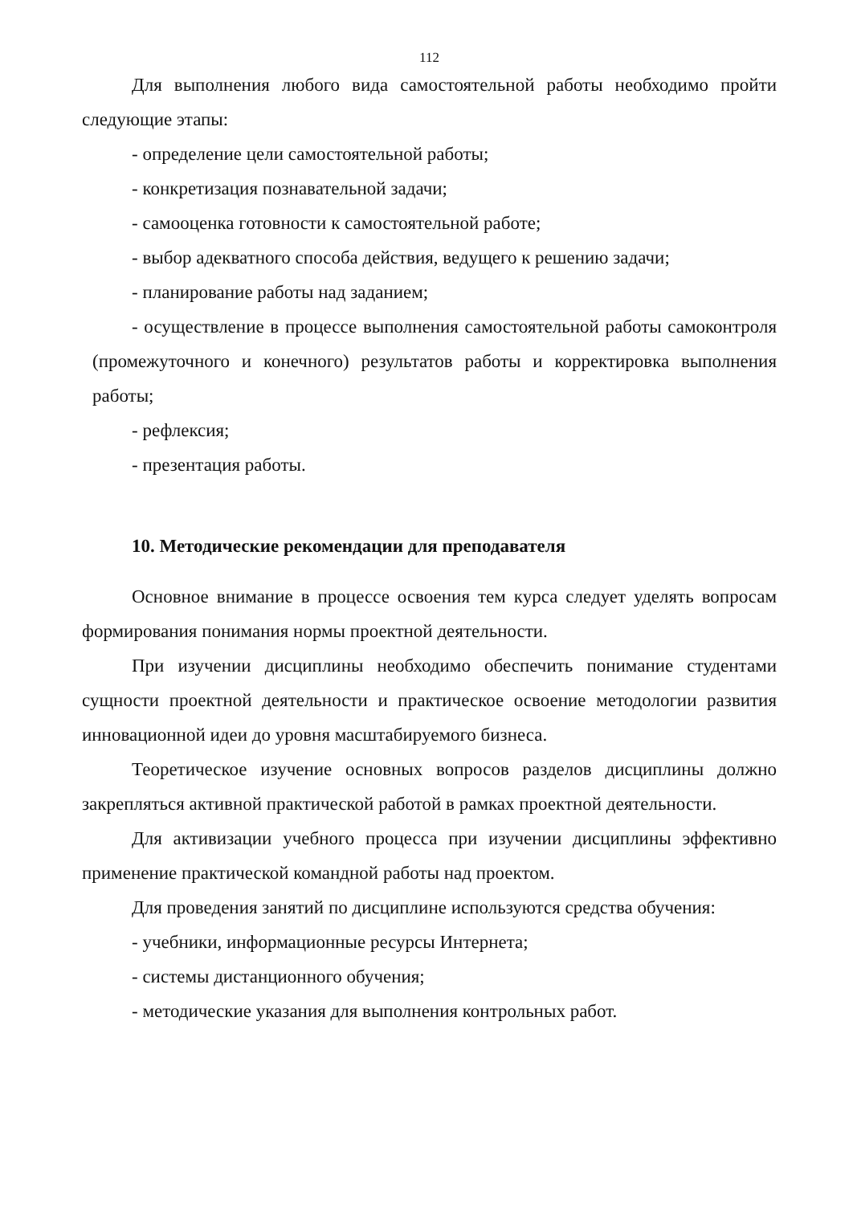112
Для выполнения любого вида самостоятельной работы необходимо пройти следующие этапы:
- определение цели самостоятельной работы;
- конкретизация познавательной задачи;
- самооценка готовности к самостоятельной работе;
- выбор адекватного способа действия, ведущего к решению задачи;
- планирование работы над заданием;
- осуществление в процессе выполнения самостоятельной работы самоконтроля (промежуточного и конечного) результатов работы и корректировка выполнения работы;
- рефлексия;
- презентация работы.
10. Методические рекомендации для преподавателя
Основное внимание в процессе освоения тем курса следует уделять вопросам формирования понимания нормы проектной деятельности.
При изучении дисциплины необходимо обеспечить понимание студентами сущности проектной деятельности и практическое освоение методологии развития инновационной идеи до уровня масштабируемого бизнеса.
Теоретическое изучение основных вопросов разделов дисциплины должно закрепляться активной практической работой в рамках проектной деятельности.
Для активизации учебного процесса при изучении дисциплины эффективно применение практической командной работы над проектом.
Для проведения занятий по дисциплине используются средства обучения:
- учебники, информационные ресурсы Интернета;
- системы дистанционного обучения;
- методические указания для выполнения контрольных работ.